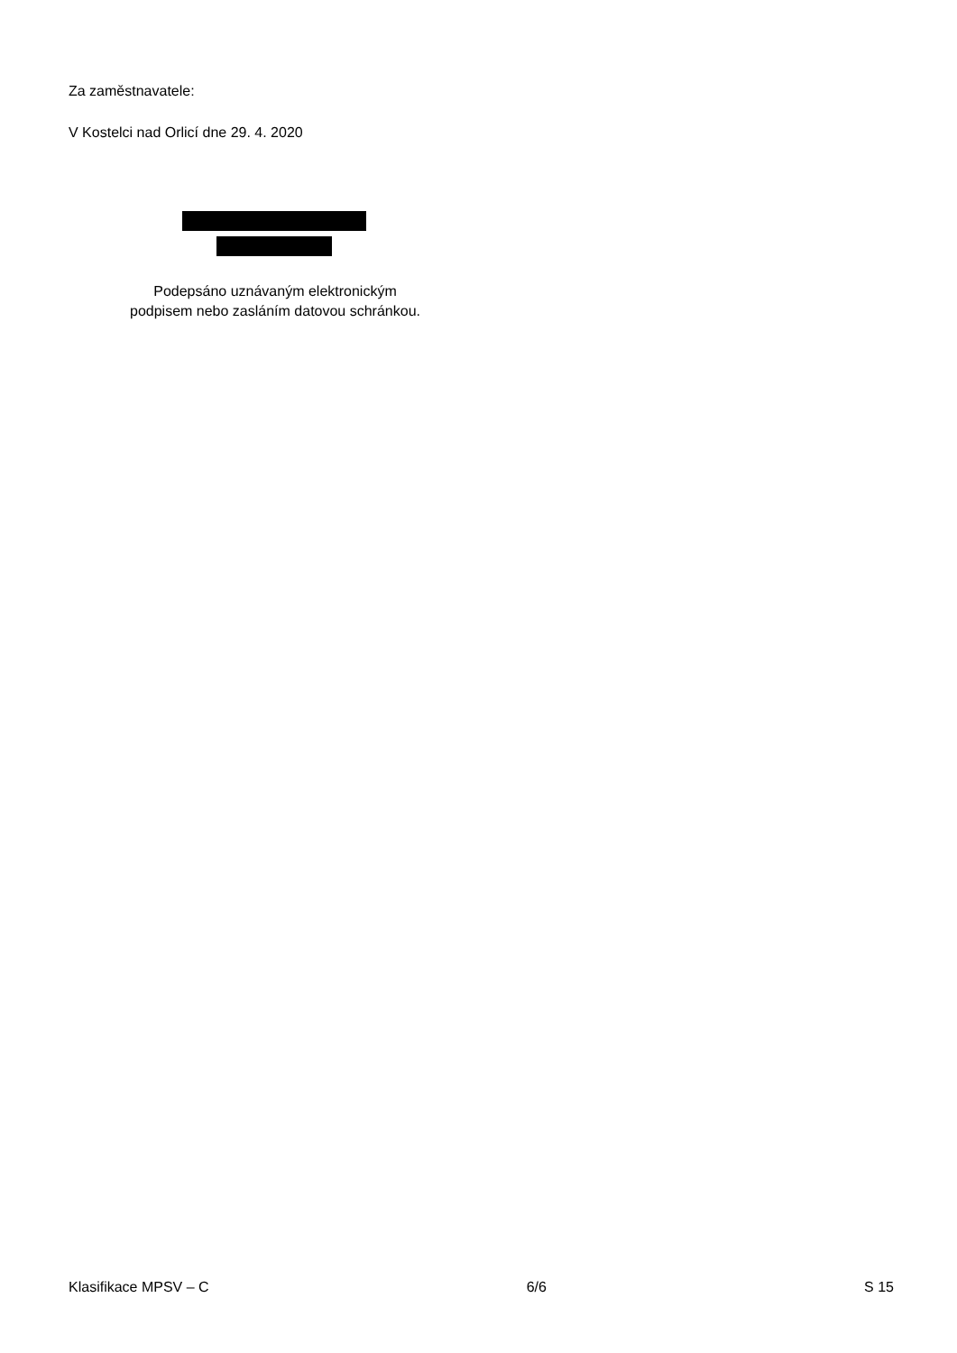Za zaměstnavatele:
V Kostelci nad Orlicí dne 29. 4. 2020
Podepsáno uznávaným elektronickým
podpisem nebo zasláním datovou schránkou.
Klasifikace MPSV – C 6/6 S 15